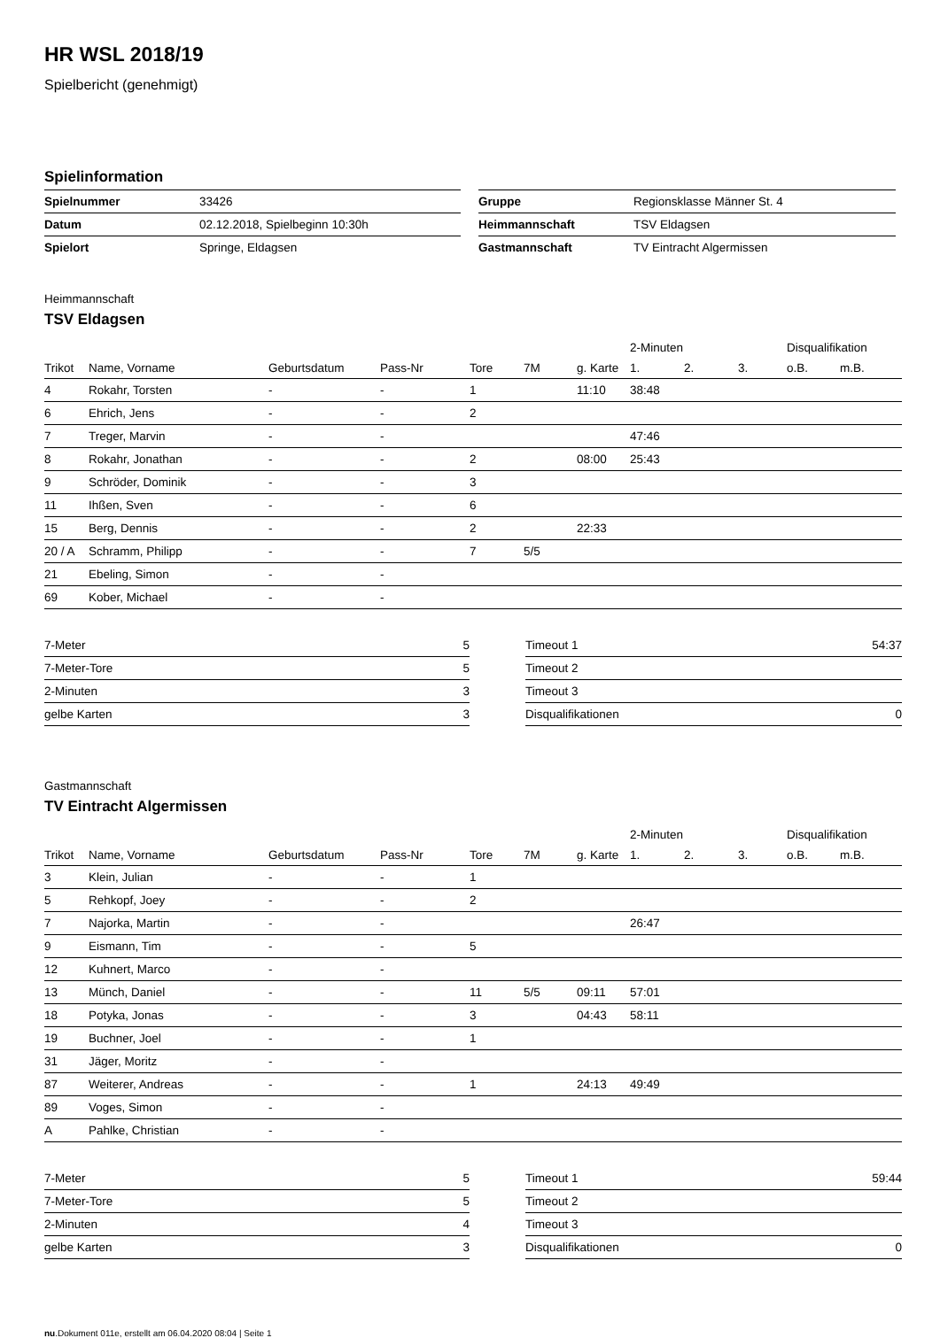HR WSL 2018/19
Spielbericht (genehmigt)
Spielinformation
| Spielnummer | 33426 | | Gruppe | Regionsklasse Männer St. 4 |
| Datum | 02.12.2018, Spielbeginn 10:30h | | Heimmannschaft | TSV Eldagsen |
| Spielort | Springe, Eldagsen | | Gastmannschaft | TV Eintracht Algermissen |
Heimmannschaft
TSV Eldagsen
| | | | | | | | 2-Minuten | | | Disqualifikation | |
| --- | --- | --- | --- | --- | --- | --- | --- | --- | --- | --- | --- |
| Trikot | Name, Vorname | Geburtsdatum | Pass-Nr | Tore | 7M | g. Karte | 1. | 2. | 3. | o.B. | m.B. |
| 4 | Rokahr, Torsten | - | - | 1 | | 11:10 | 38:48 | | | | |
| 6 | Ehrich, Jens | - | - | 2 | | | | | | | |
| 7 | Treger, Marvin | - | - | | | | 47:46 | | | | |
| 8 | Rokahr, Jonathan | - | - | 2 | | 08:00 | 25:43 | | | | |
| 9 | Schröder, Dominik | - | - | 3 | | | | | | | |
| 11 | Ihßen, Sven | - | - | 6 | | | | | | | |
| 15 | Berg, Dennis | - | - | 2 | | 22:33 | | | | | |
| 20 / A | Schramm, Philipp | - | - | 7 | 5/5 | | | | | | |
| 21 | Ebeling, Simon | - | - | | | | | | | | |
| 69 | Kober, Michael | - | - | | | | | | | | |
| 7-Meter | 5 |
| 7-Meter-Tore | 5 |
| 2-Minuten | 3 |
| gelbe Karten | 3 |
| Timeout 1 | 54:37 |
| Timeout 2 | |
| Timeout 3 | |
| Disqualifikationen | 0 |
Gastmannschaft
TV Eintracht Algermissen
| | | | | | | | 2-Minuten | | | Disqualifikation | |
| --- | --- | --- | --- | --- | --- | --- | --- | --- | --- | --- | --- |
| Trikot | Name, Vorname | Geburtsdatum | Pass-Nr | Tore | 7M | g. Karte | 1. | 2. | 3. | o.B. | m.B. |
| 3 | Klein, Julian | - | - | 1 | | | | | | | |
| 5 | Rehkopf, Joey | - | - | 2 | | | | | | | |
| 7 | Najorka, Martin | - | - | | | | 26:47 | | | | |
| 9 | Eismann, Tim | - | - | 5 | | | | | | | |
| 12 | Kuhnert, Marco | - | - | | | | | | | | |
| 13 | Münch, Daniel | - | - | 11 | 5/5 | 09:11 | 57:01 | | | | |
| 18 | Potyka, Jonas | - | - | 3 | | 04:43 | 58:11 | | | | |
| 19 | Buchner, Joel | - | - | 1 | | | | | | | |
| 31 | Jäger, Moritz | - | - | | | | | | | | |
| 87 | Weiterer, Andreas | - | - | 1 | | 24:13 | 49:49 | | | | |
| 89 | Voges, Simon | - | - | | | | | | | | |
| A | Pahlke, Christian | - | - | | | | | | | | |
| 7-Meter | 5 |
| 7-Meter-Tore | 5 |
| 2-Minuten | 4 |
| gelbe Karten | 3 |
| Timeout 1 | 59:44 |
| Timeout 2 | |
| Timeout 3 | |
| Disqualifikationen | 0 |
nu.Dokument 011e, erstellt am 06.04.2020 08:04 | Seite 1